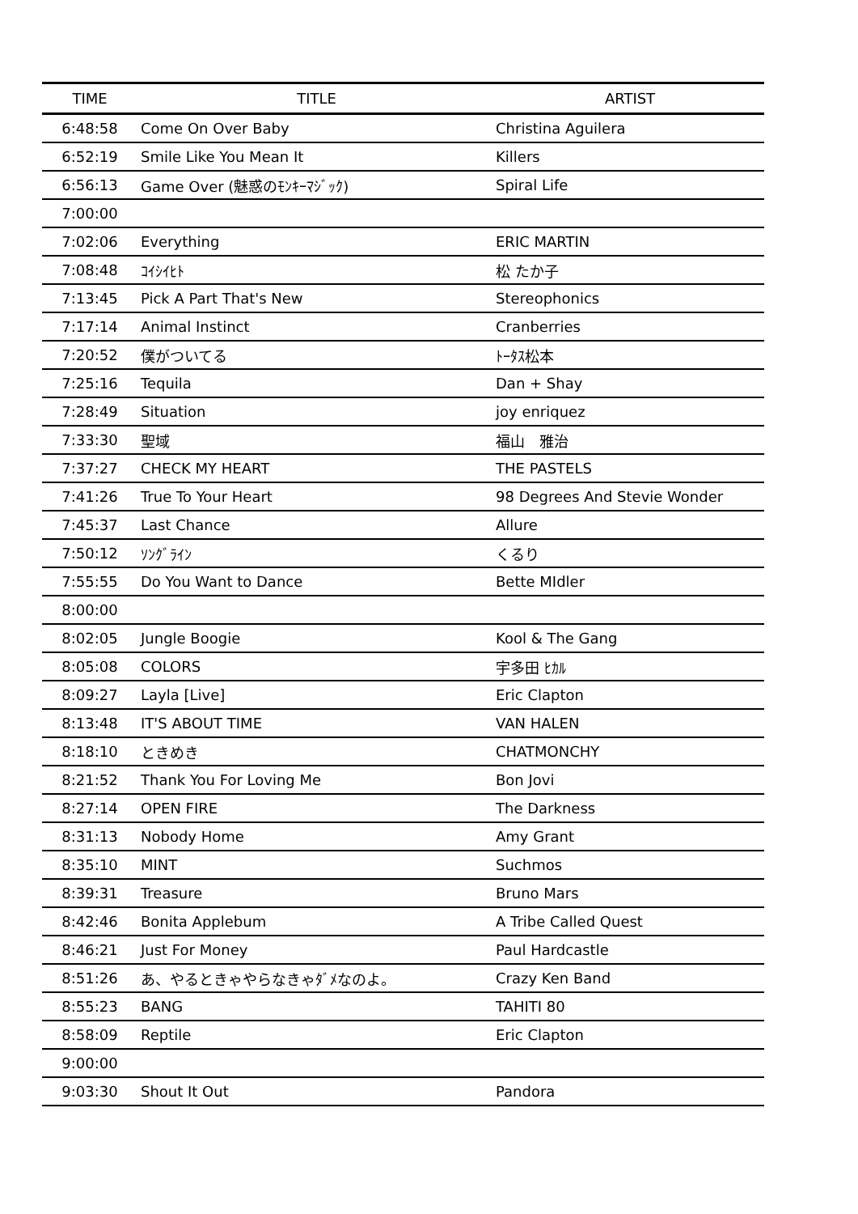| TIME | TITLE | ARTIST |
| --- | --- | --- |
| 6:48:58 | Come On Over Baby | Christina Aguilera |
| 6:52:19 | Smile Like You Mean It | Killers |
| 6:56:13 | Game Over (魅惑のﾓﾝｷｰﾏｼﾞｯｸ) | Spiral Life |
| 7:00:00 | | |
| 7:02:06 | Everything | ERIC MARTIN |
| 7:08:48 | ｺｲｼｲﾋﾄ | 松 たか子 |
| 7:13:45 | Pick A Part That's New | Stereophonics |
| 7:17:14 | Animal Instinct | Cranberries |
| 7:20:52 | 僕がついてる | ﾄｰﾀｽ松本 |
| 7:25:16 | Tequila | Dan + Shay |
| 7:28:49 | Situation | joy enriquez |
| 7:33:30 | 聖域 | 福山 雅治 |
| 7:37:27 | CHECK MY HEART | THE PASTELS |
| 7:41:26 | True To Your Heart | 98 Degrees And Stevie Wonder |
| 7:45:37 | Last Chance | Allure |
| 7:50:12 | ｿﾝｸﾞﾗｲﾝ | くるり |
| 7:55:55 | Do You Want to Dance | Bette MIdler |
| 8:00:00 | | |
| 8:02:05 | Jungle Boogie | Kool & The Gang |
| 8:05:08 | COLORS | 宇多田 ﾋｶﾙ |
| 8:09:27 | Layla [Live] | Eric Clapton |
| 8:13:48 | IT'S ABOUT TIME | VAN HALEN |
| 8:18:10 | ときめき | CHATMONCHY |
| 8:21:52 | Thank You For Loving Me | Bon Jovi |
| 8:27:14 | OPEN FIRE | The Darkness |
| 8:31:13 | Nobody Home | Amy Grant |
| 8:35:10 | MINT | Suchmos |
| 8:39:31 | Treasure | Bruno Mars |
| 8:42:46 | Bonita Applebum | A Tribe Called Quest |
| 8:46:21 | Just For Money | Paul Hardcastle |
| 8:51:26 | あ、やるときゃやらなきゃﾀﾞﾒなのよ。 | Crazy Ken Band |
| 8:55:23 | BANG | TAHITI 80 |
| 8:58:09 | Reptile | Eric Clapton |
| 9:00:00 | | |
| 9:03:30 | Shout It Out | Pandora |